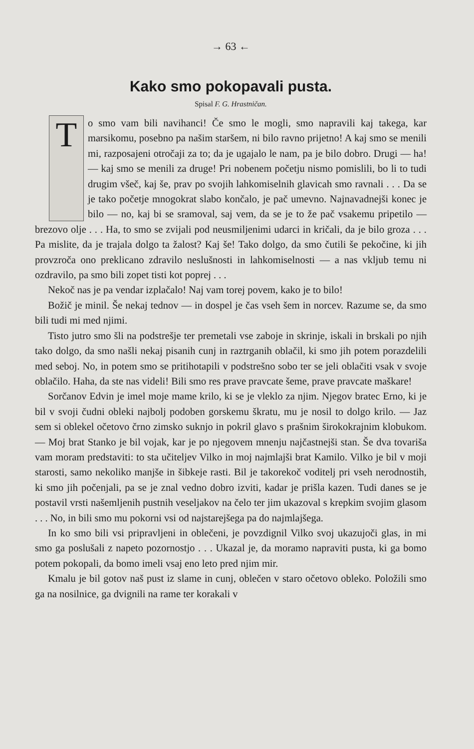→ 63 ←
Kako smo pokopavali pusta.
Spisal F. G. Hrastničan.
To smo vam bili navihanci! Če smo le mogli, smo napravili kaj takega, kar marsikomu, posebno pa našim staršem, ni bilo ravno prijetno! A kaj smo se menili mi, razposajeni otročaji za to; da je ugajalo le nam, pa je bilo dobro. Drugi — ha! — kaj smo se menili za druge! Pri nobenem početju nismo pomislili, bo li to tudi drugim všeč, kaj še, prav po svojih lahkomiselnih glavicah smo ravnali . . . Da se je tako početje mnogokrat slabo končalo, je pač umevno. Najnavadnejši konec je bilo — no, kaj bi se sramoval, saj vem, da se je to že pač vsakemu pripetilo — brezovo olje . . . Ha, to smo se zvijali pod neusmiljenimi udarci in kričali, da je bilo groza . . . Pa mislite, da je trajala dolgo ta žalost? Kaj še! Tako dolgo, da smo čutili še pekočine, ki jih provzroča ono preklicano zdravilo neslušnosti in lahkomiselnosti — a nas vkljub temu ni ozdravilo, pa smo bili zopet tisti kot poprej . . .
Nekoč nas je pa vendar izplačalo! Naj vam torej povem, kako je to bilo!
Božič je minil. Še nekaj tednov — in dospel je čas vseh šem in norcev. Razume se, da smo bili tudi mi med njimi.
Tisto jutro smo šli na podstrešje ter premetali vse zaboje in skrinje, iskali in brskali po njih tako dolgo, da smo našli nekaj pisanih cunj in raztrganih oblačil, ki smo jih potem porazdelili med seboj. No, in potem smo se pritihotapili v podstrešno sobo ter se jeli oblačiti vsak v svoje oblačilo. Haha, da ste nas videli! Bili smo res prave pravcate šeme, prave pravcate maškare!
Sorčanov Edvin je imel moje mame krilo, ki se je vleklo za njim. Njegov bratec Erno, ki je bil v svoji čudni obleki najbolj podoben gorskemu škratu, mu je nosil to dolgo krilo. — Jaz sem si oblekel očetovo črno zimsko suknjo in pokril glavo s prašnim širokokrajnim klobukom. — Moj brat Stanko je bil vojak, kar je po njegovem mnenju najčastnejši stan. Še dva tovariša vam moram predstaviti: to sta učiteljev Vilko in moj najmlajši brat Kamilo. Vilko je bil v moji starosti, samo nekoliko manjše in šibkeje rasti. Bil je takorekoč voditelj pri vseh nerodnostih, ki smo jih počenjali, pa se je znal vedno dobro izviti, kadar je prišla kazen. Tudi danes se je postavil vrsti našemljenih pustnih veseljakov na čelo ter jim ukazoval s krepkim svojim glasom . . . No, in bili smo mu pokorni vsi od najstarejšega pa do najmlajšega.
In ko smo bili vsi pripravljeni in oblečeni, je povzdignil Vilko svoj ukazujoči glas, in mi smo ga poslušali z napeto pozornostjo . . . Ukazal je, da moramo napraviti pusta, ki ga bomo potem pokopali, da bomo imeli vsaj eno leto pred njim mir.
Kmalu je bil gotov naš pust iz slame in cunj, oblečen v staro očetovo obleko. Položili smo ga na nosilnice, ga dvignili na rame ter korakali v